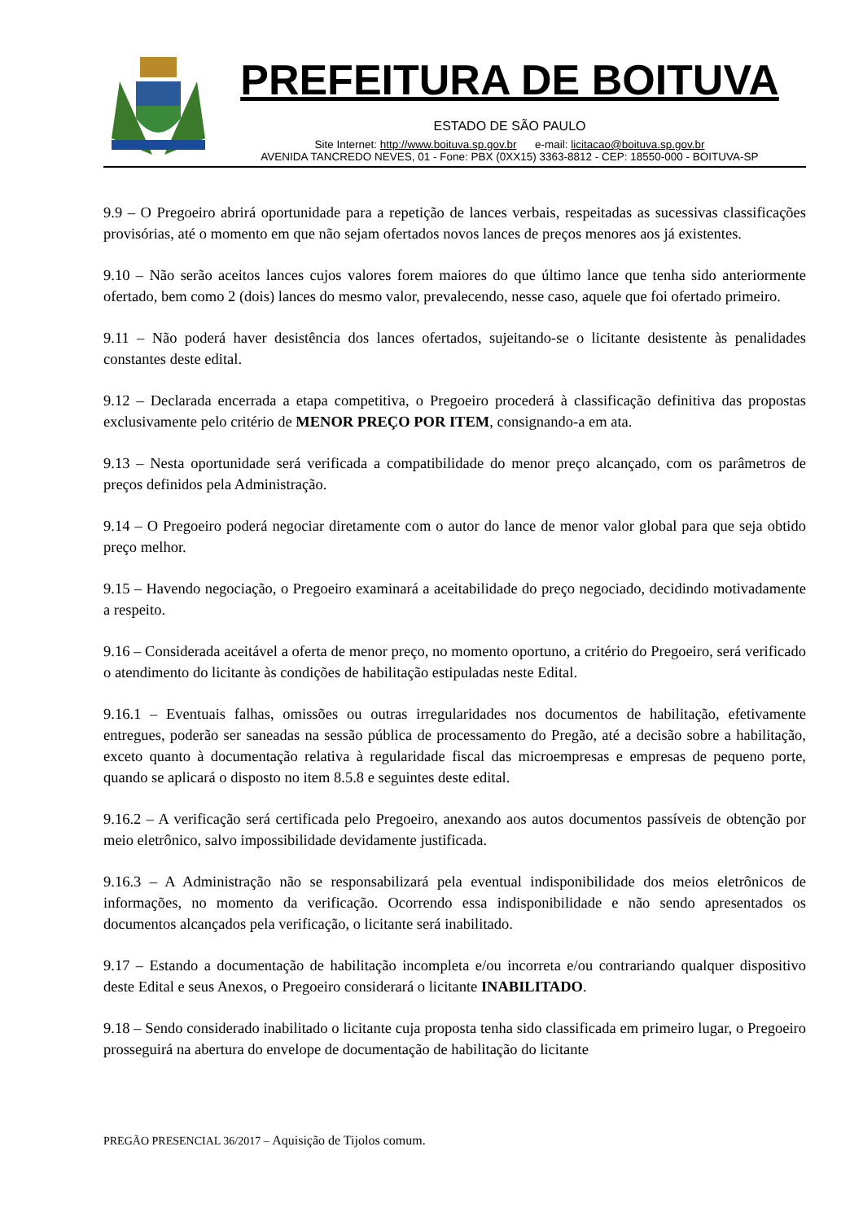PREFEITURA DE BOITUVA
ESTADO DE SÃO PAULO
Site Internet: http://www.boituva.sp.gov.br e-mail: licitacao@boituva.sp.gov.br
AVENIDA TANCREDO NEVES, 01 - Fone: PBX (0XX15) 3363-8812 - CEP: 18550-000 - BOITUVA-SP
9.9 – O Pregoeiro abrirá oportunidade para a repetição de lances verbais, respeitadas as sucessivas classificações provisórias, até o momento em que não sejam ofertados novos lances de preços menores aos já existentes.
9.10 – Não serão aceitos lances cujos valores forem maiores do que último lance que tenha sido anteriormente ofertado, bem como 2 (dois) lances do mesmo valor, prevalecendo, nesse caso, aquele que foi ofertado primeiro.
9.11 – Não poderá haver desistência dos lances ofertados, sujeitando-se o licitante desistente às penalidades constantes deste edital.
9.12 – Declarada encerrada a etapa competitiva, o Pregoeiro procederá à classificação definitiva das propostas exclusivamente pelo critério de MENOR PREÇO POR ITEM, consignando-a em ata.
9.13 – Nesta oportunidade será verificada a compatibilidade do menor preço alcançado, com os parâmetros de preços definidos pela Administração.
9.14 – O Pregoeiro poderá negociar diretamente com o autor do lance de menor valor global para que seja obtido preço melhor.
9.15 – Havendo negociação, o Pregoeiro examinará a aceitabilidade do preço negociado, decidindo motivadamente a respeito.
9.16 – Considerada aceitável a oferta de menor preço, no momento oportuno, a critério do Pregoeiro, será verificado o atendimento do licitante às condições de habilitação estipuladas neste Edital.
9.16.1 – Eventuais falhas, omissões ou outras irregularidades nos documentos de habilitação, efetivamente entregues, poderão ser saneadas na sessão pública de processamento do Pregão, até a decisão sobre a habilitação, exceto quanto à documentação relativa à regularidade fiscal das microempresas e empresas de pequeno porte, quando se aplicará o disposto no item 8.5.8 e seguintes deste edital.
9.16.2 – A verificação será certificada pelo Pregoeiro, anexando aos autos documentos passíveis de obtenção por meio eletrônico, salvo impossibilidade devidamente justificada.
9.16.3 – A Administração não se responsabilizará pela eventual indisponibilidade dos meios eletrônicos de informações, no momento da verificação. Ocorrendo essa indisponibilidade e não sendo apresentados os documentos alcançados pela verificação, o licitante será inabilitado.
9.17 – Estando a documentação de habilitação incompleta e/ou incorreta e/ou contrariando qualquer dispositivo deste Edital e seus Anexos, o Pregoeiro considerará o licitante INABILITADO.
9.18 – Sendo considerado inabilitado o licitante cuja proposta tenha sido classificada em primeiro lugar, o Pregoeiro prosseguirá na abertura do envelope de documentação de habilitação do licitante
PREGÃO PRESENCIAL 36/2017 – Aquisição de Tijolos comum.